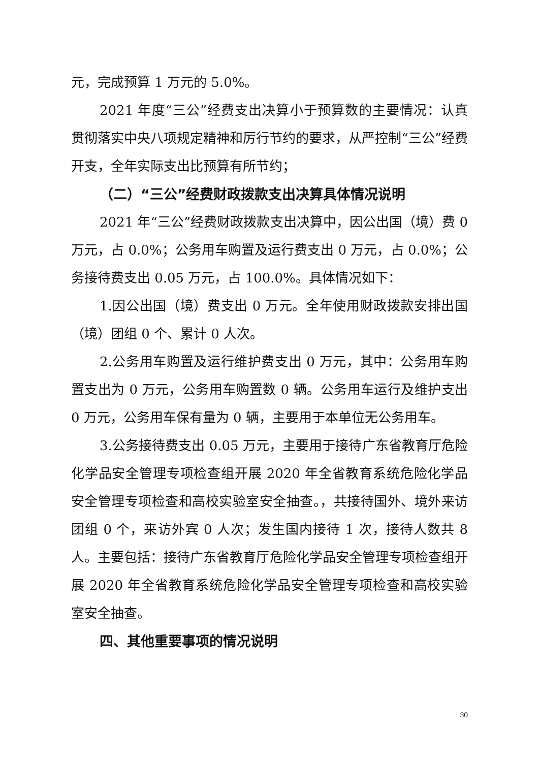元，完成预算 1 万元的 5.0%。
2021 年度“三公”经费支出决算小于预算数的主要情况：认真贯彻落实中央八项规定精神和厉行节约的要求，从严控制“三公”经费开支，全年实际支出比预算有所节约；
（二）“三公”经费财政拨款支出决算具体情况说明
2021 年“三公”经费财政拨款支出决算中，因公出国（境）费 0 万元，占 0.0%；公务用车购置及运行费支出 0 万元，占 0.0%；公务接待费支出 0.05 万元，占 100.0%。具体情况如下：
1.因公出国（境）费支出 0 万元。全年使用财政拨款安排出国（境）团组 0 个、累计 0 人次。
2.公务用车购置及运行维护费支出 0 万元，其中：公务用车购置支出为 0 万元，公务用车购置数 0 辆。公务用车运行及维护支出 0 万元，公务用车保有量为 0 辆，主要用于本单位无公务用车。
3.公务接待费支出 0.05 万元，主要用于接待广东省教育厅危险化学品安全管理专项检查组开展 2020 年全省教育系统危险化学品安全管理专项检查和高校实验室安全抽查。，共接待国外、境外来访团组 0 个，来访外宾 0 人次；发生国内接待 1 次，接待人数共 8 人。主要包括：接待广东省教育厅危险化学品安全管理专项检查组开展 2020 年全省教育系统危险化学品安全管理专项检查和高校实验室安全抽查。
四、其他重要事项的情况说明
30